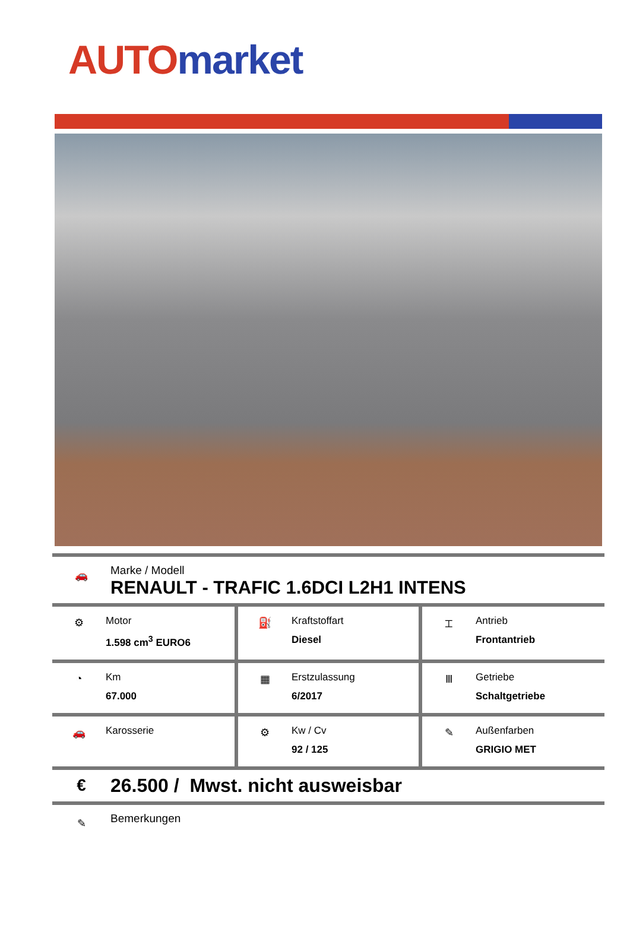AUTO market
🚗
Marke / Modell
RENAULT - TRAFIC 1.6DCI L2H1 INTENS
| ⚙ Motor 1.598 cm<sup>3</sup> EURO6 | ⛽ Kraftstoffart Diesel | ⌶ Antrieb Frontantrieb |
| ◔ Km 67.000 | ▦ Erstzulassung 6/2017 | Ⅲ Getriebe Schaltgetriebe |
| 🚗 Karosserie | ⚙ Kw / Cv 92 / 125 | ✎ Außenfarben GRIGIO MET |
€
26.500 / Mwst. nicht ausweisbar
✎
Bemerkungen